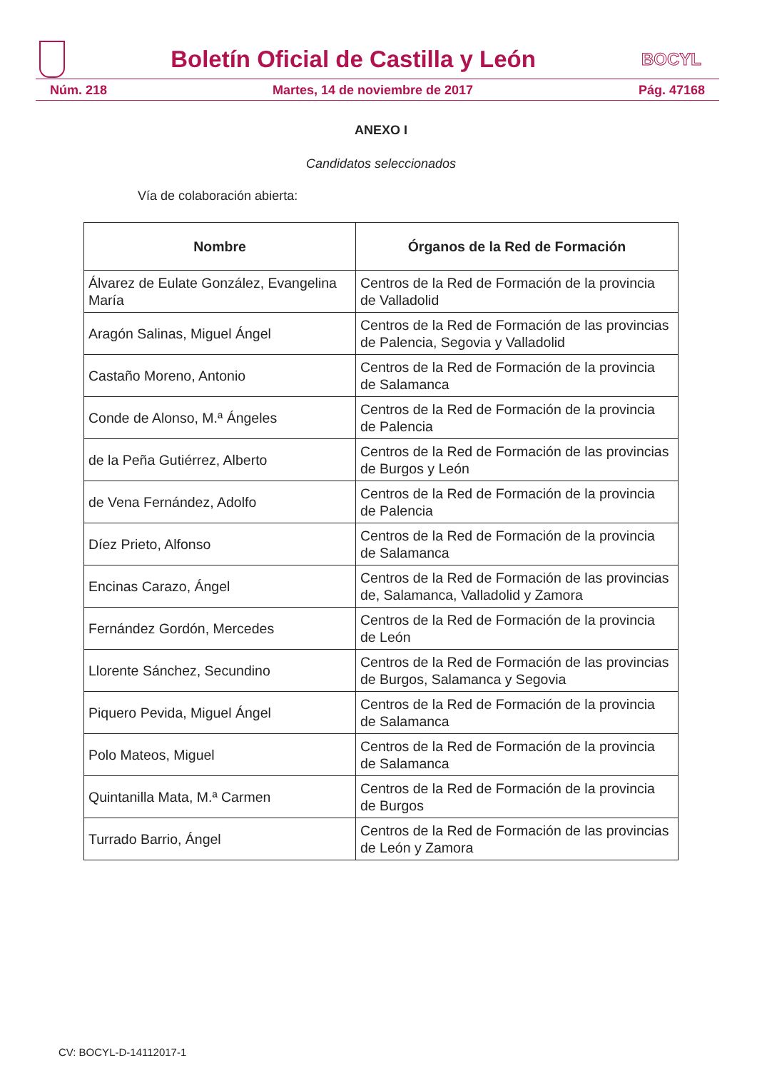Boletín Oficial de Castilla y León
BOCYL
Núm. 218 Martes, 14 de noviembre de 2017 Pág. 47168
ANEXO I
Candidatos seleccionados
Vía de colaboración abierta:
| Nombre | Órganos de la Red de Formación |
| --- | --- |
| Álvarez de Eulate González, Evangelina María | Centros de la Red de Formación de la provincia de Valladolid |
| Aragón Salinas, Miguel Ángel | Centros de la Red de Formación de las provincias de Palencia, Segovia y Valladolid |
| Castaño Moreno, Antonio | Centros de la Red de Formación de la provincia de Salamanca |
| Conde de Alonso, M.ª Ángeles | Centros de la Red de Formación de la provincia de Palencia |
| de la Peña Gutiérrez, Alberto | Centros de la Red de Formación de las provincias de Burgos y León |
| de Vena Fernández, Adolfo | Centros de la Red de Formación de la provincia de Palencia |
| Díez Prieto, Alfonso | Centros de la Red de Formación de la provincia de Salamanca |
| Encinas Carazo, Ángel | Centros de la Red de Formación de las provincias de, Salamanca, Valladolid y Zamora |
| Fernández Gordón, Mercedes | Centros de la Red de Formación de la provincia de León |
| Llorente Sánchez, Secundino | Centros de la Red de Formación de las provincias de Burgos, Salamanca y Segovia |
| Piquero Pevida, Miguel Ángel | Centros de la Red de Formación de la provincia de Salamanca |
| Polo Mateos, Miguel | Centros de la Red de Formación de la provincia de Salamanca |
| Quintanilla Mata, M.ª Carmen | Centros de la Red de Formación de la provincia de Burgos |
| Turrado Barrio, Ángel | Centros de la Red de Formación de las provincias de León y Zamora |
CV: BOCYL-D-14112017-1